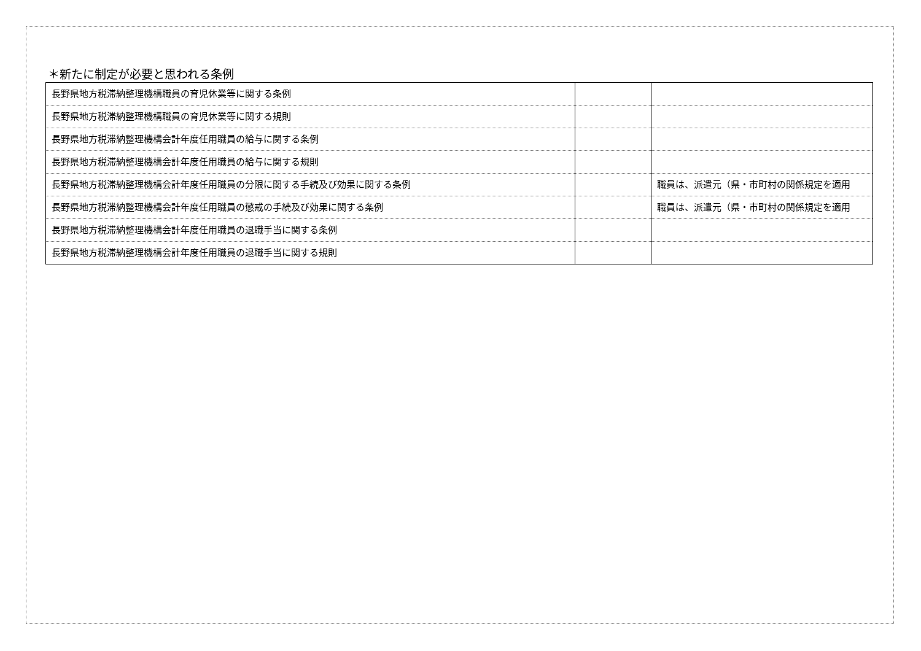＊新たに制定が必要と思われる条例
| 長野県地方税滞納整理機構職員の育児休業等に関する条例 | | |
| 長野県地方税滞納整理機構職員の育児休業等に関する規則 | | |
| 長野県地方税滞納整理機構会計年度任用職員の給与に関する条例 | | |
| 長野県地方税滞納整理機構会計年度任用職員の給与に関する規則 | | |
| 長野県地方税滞納整理機構会計年度任用職員の分限に関する手続及び効果に関する条例 | | 職員は、派遣元（県・市町村の関係規定を適用 |
| 長野県地方税滞納整理機構会計年度任用職員の懲戒の手続及び効果に関する条例 | | 職員は、派遣元（県・市町村の関係規定を適用 |
| 長野県地方税滞納整理機構会計年度任用職員の退職手当に関する条例 | | |
| 長野県地方税滞納整理機構会計年度任用職員の退職手当に関する規則 | | |